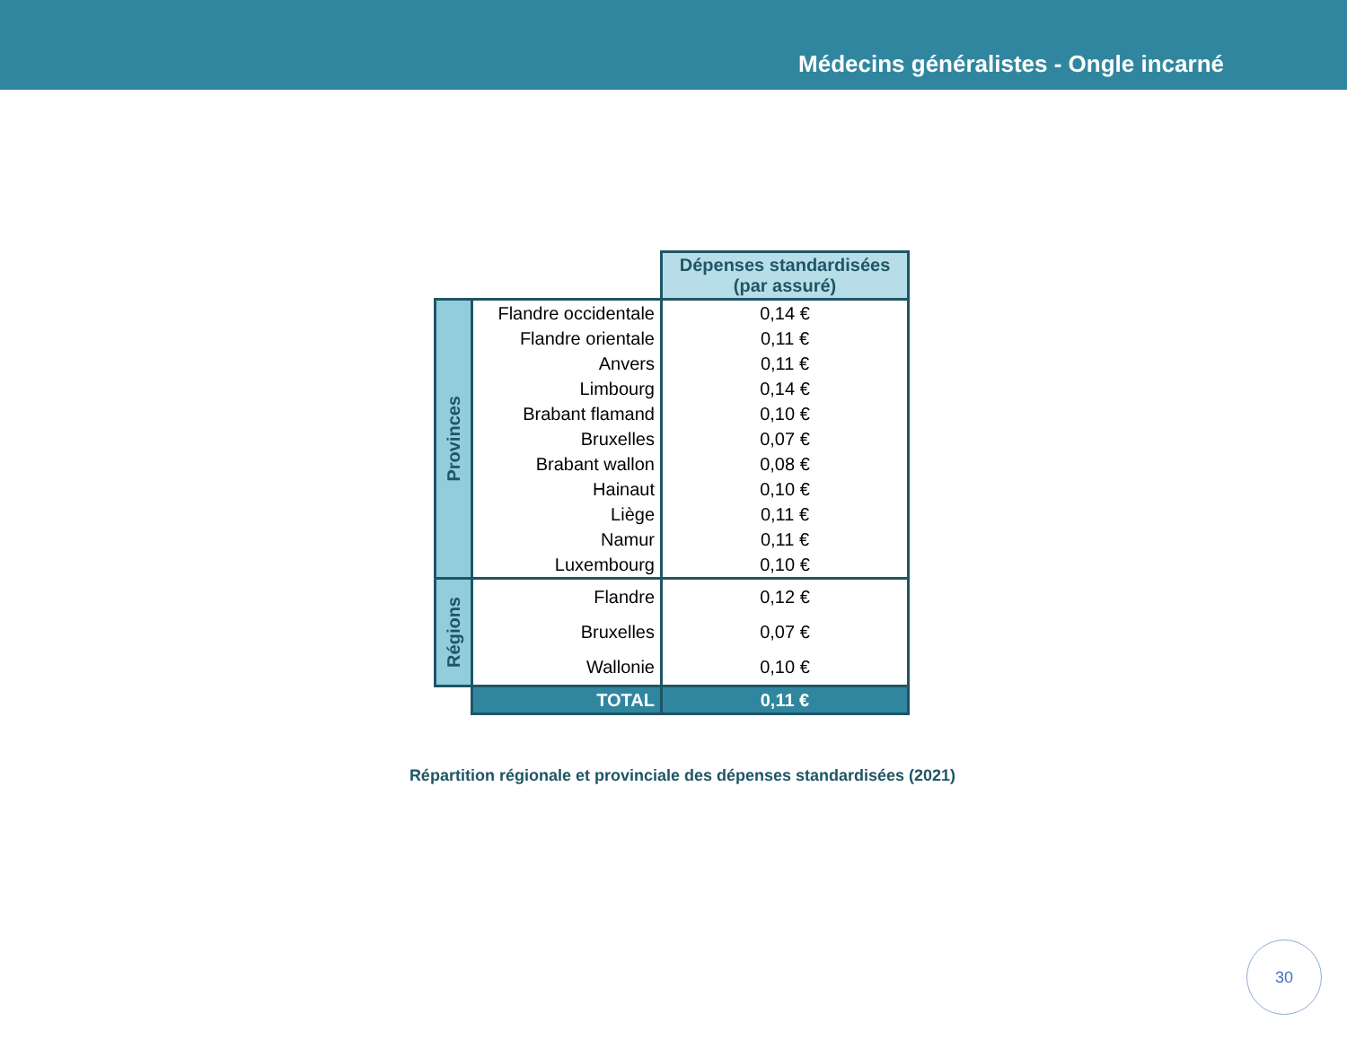Médecins généralistes - Ongle incarné
| | | Dépenses standardisées (par assuré) |
| Provinces | Flandre occidentale | 0,14 € |
| | Flandre orientale | 0,11 € |
| | Anvers | 0,11 € |
| | Limbourg | 0,14 € |
| | Brabant flamand | 0,10 € |
| | Bruxelles | 0,07 € |
| | Brabant wallon | 0,08 € |
| | Hainaut | 0,10 € |
| | Liège | 0,11 € |
| | Namur | 0,11 € |
| | Luxembourg | 0,10 € |
| Régions | Flandre | 0,12 € |
| | Bruxelles | 0,07 € |
| | Wallonie | 0,10 € |
| | TOTAL | 0,11 € |
Répartition régionale et provinciale des dépenses standardisées (2021)
30